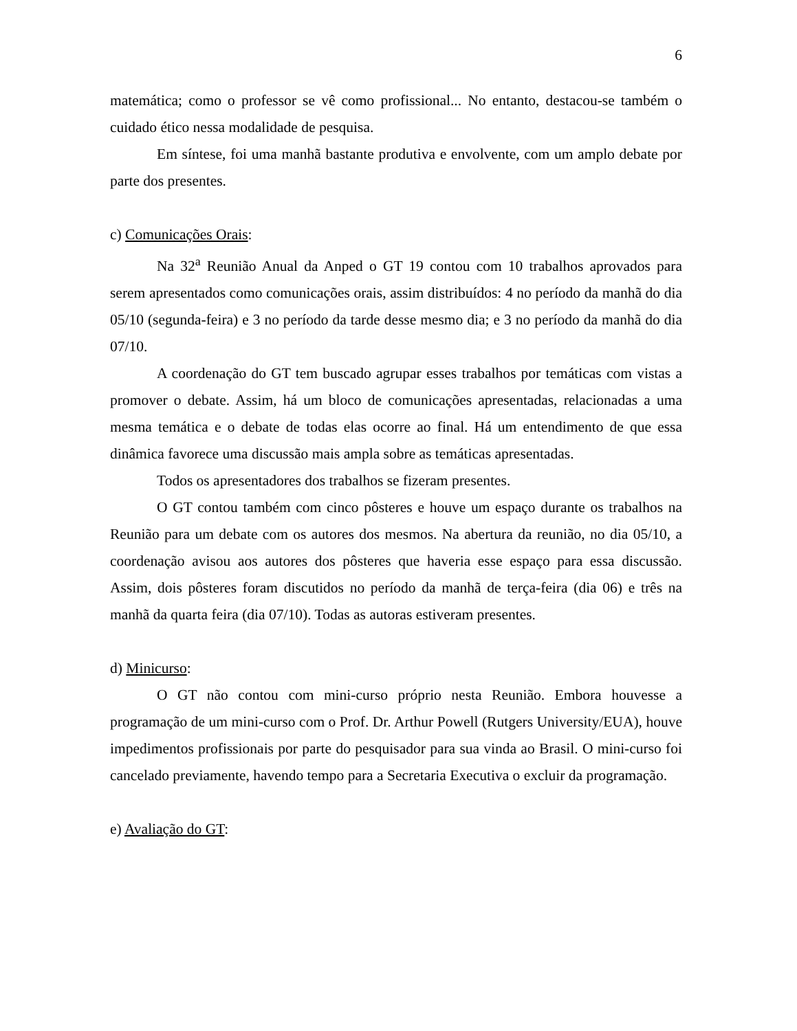6
matemática; como o professor se vê como profissional... No entanto, destacou-se também o cuidado ético nessa modalidade de pesquisa.
Em síntese, foi uma manhã bastante produtiva e envolvente, com um amplo debate por parte dos presentes.
c) Comunicações Orais:
Na 32<sup>a</sup> Reunião Anual da Anped o GT 19 contou com 10 trabalhos aprovados para serem apresentados como comunicações orais, assim distribuídos: 4 no período da manhã do dia 05/10 (segunda-feira) e 3 no período da tarde desse mesmo dia; e 3 no período da manhã do dia 07/10.
A coordenação do GT tem buscado agrupar esses trabalhos por temáticas com vistas a promover o debate. Assim, há um bloco de comunicações apresentadas, relacionadas a uma mesma temática e o debate de todas elas ocorre ao final. Há um entendimento de que essa dinâmica favorece uma discussão mais ampla sobre as temáticas apresentadas.
Todos os apresentadores dos trabalhos se fizeram presentes.
O GT contou também com cinco pôsteres e houve um espaço durante os trabalhos na Reunião para um debate com os autores dos mesmos. Na abertura da reunião, no dia 05/10, a coordenação avisou aos autores dos pôsteres que haveria esse espaço para essa discussão. Assim, dois pôsteres foram discutidos no período da manhã de terça-feira (dia 06) e três na manhã da quarta feira (dia 07/10). Todas as autoras estiveram presentes.
d) Minicurso:
O GT não contou com mini-curso próprio nesta Reunião. Embora houvesse a programação de um mini-curso com o Prof. Dr. Arthur Powell (Rutgers University/EUA), houve impedimentos profissionais por parte do pesquisador para sua vinda ao Brasil. O mini-curso foi cancelado previamente, havendo tempo para a Secretaria Executiva o excluir da programação.
e) Avaliação do GT: